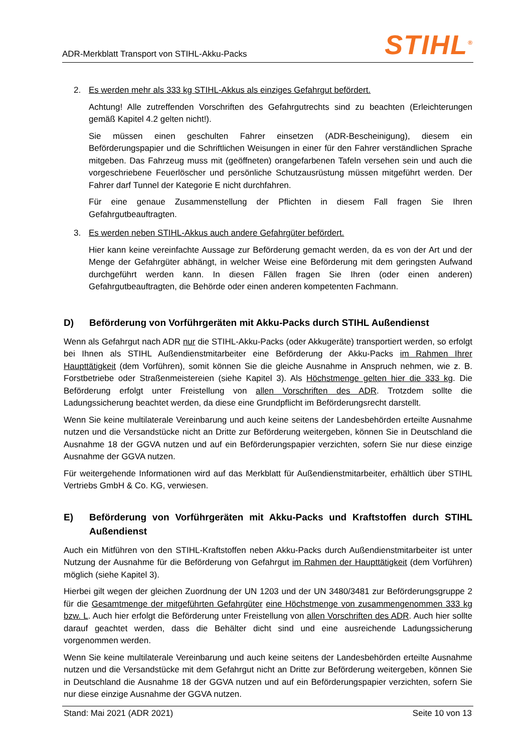ADR-Merkblatt Transport von STIHL-Akku-Packs STIHL<sup>®</sup>
2. Es werden mehr als 333 kg STIHL-Akkus als einziges Gefahrgut befördert.
Achtung! Alle zutreffenden Vorschriften des Gefahrgutrechts sind zu beachten (Erleichterungen gemäß Kapitel 4.2 gelten nicht!).
Sie müssen einen geschulten Fahrer einsetzen (ADR-Bescheinigung), diesem ein Beförderungspapier und die Schriftlichen Weisungen in einer für den Fahrer verständlichen Sprache mitgeben. Das Fahrzeug muss mit (geöffneten) orangefarbenen Tafeln versehen sein und auch die vorgeschriebene Feuerlöscher und persönliche Schutzausrüstung müssen mitgeführt werden. Der Fahrer darf Tunnel der Kategorie E nicht durchfahren.
Für eine genaue Zusammenstellung der Pflichten in diesem Fall fragen Sie Ihren Gefahrgutbeauftragten.
3. Es werden neben STIHL-Akkus auch andere Gefahrgüter befördert.
Hier kann keine vereinfachte Aussage zur Beförderung gemacht werden, da es von der Art und der Menge der Gefahrgüter abhängt, in welcher Weise eine Beförderung mit dem geringsten Aufwand durchgeführt werden kann. In diesen Fällen fragen Sie Ihren (oder einen anderen) Gefahrgutbeauftragten, die Behörde oder einen anderen kompetenten Fachmann.
D) Beförderung von Vorführgeräten mit Akku-Packs durch STIHL Außendienst
Wenn als Gefahrgut nach ADR nur die STIHL-Akku-Packs (oder Akkugeräte) transportiert werden, so erfolgt bei Ihnen als STIHL Außendienstmitarbeiter eine Beförderung der Akku-Packs im Rahmen Ihrer Haupttätigkeit (dem Vorführen), somit können Sie die gleiche Ausnahme in Anspruch nehmen, wie z. B. Forstbetriebe oder Straßenmeistereien (siehe Kapitel 3). Als Höchstmenge gelten hier die 333 kg. Die Beförderung erfolgt unter Freistellung von allen Vorschriften des ADR. Trotzdem sollte die Ladungssicherung beachtet werden, da diese eine Grundpflicht im Beförderungsrecht darstellt.
Wenn Sie keine multilaterale Vereinbarung und auch keine seitens der Landesbehörden erteilte Ausnahme nutzen und die Versandstücke nicht an Dritte zur Beförderung weitergeben, können Sie in Deutschland die Ausnahme 18 der GGVA nutzen und auf ein Beförderungspapier verzichten, sofern Sie nur diese einzige Ausnahme der GGVA nutzen.
Für weitergehende Informationen wird auf das Merkblatt für Außendienstmitarbeiter, erhältlich über STIHL Vertriebs GmbH & Co. KG, verwiesen.
E) Beförderung von Vorführgeräten mit Akku-Packs und Kraftstoffen durch STIHL Außendienst
Auch ein Mitführen von den STIHL-Kraftstoffen neben Akku-Packs durch Außendienstmitarbeiter ist unter Nutzung der Ausnahme für die Beförderung von Gefahrgut im Rahmen der Haupttätigkeit (dem Vorführen) möglich (siehe Kapitel 3).
Hierbei gilt wegen der gleichen Zuordnung der UN 1203 und der UN 3480/3481 zur Beförderungsgruppe 2 für die Gesamtmenge der mitgeführten Gefahrgüter eine Höchstmenge von zusammengenommen 333 kg bzw. L. Auch hier erfolgt die Beförderung unter Freistellung von allen Vorschriften des ADR. Auch hier sollte darauf geachtet werden, dass die Behälter dicht sind und eine ausreichende Ladungssicherung vorgenommen werden.
Wenn Sie keine multilaterale Vereinbarung und auch keine seitens der Landesbehörden erteilte Ausnahme nutzen und die Versandstücke mit dem Gefahrgut nicht an Dritte zur Beförderung weitergeben, können Sie in Deutschland die Ausnahme 18 der GGVA nutzen und auf ein Beförderungspapier verzichten, sofern Sie nur diese einzige Ausnahme der GGVA nutzen.
Stand: Mai 2021 (ADR 2021) Seite 10 von 13